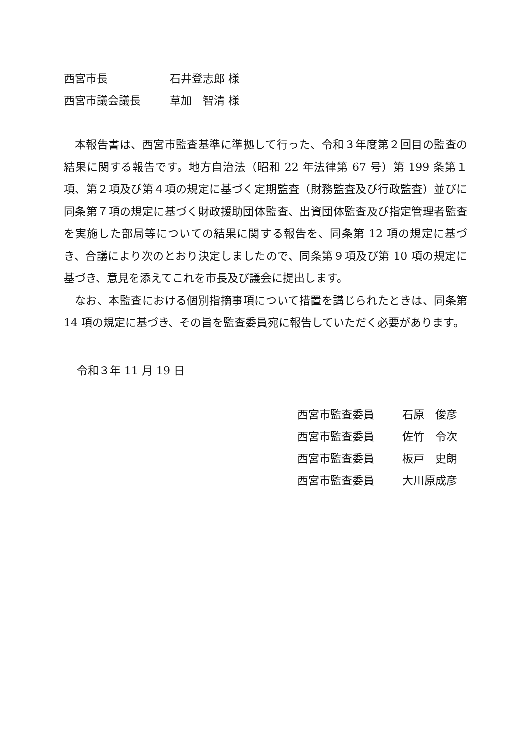西宮市長 石井登志郎 様
西宮市議会議長 草加　智清 様
本報告書は、西宮市監査基準に準拠して行った、令和３年度第２回目の監査の結果に関する報告です。地方自治法（昭和 22 年法律第 67 号）第 199 条第１項、第２項及び第４項の規定に基づく定期監査（財務監査及び行政監査）並びに同条第７項の規定に基づく財政援助団体監査、出資団体監査及び指定管理者監査を実施した部局等についての結果に関する報告を、同条第 12 項の規定に基づき、合議により次のとおり決定しましたので、同条第９項及び第 10 項の規定に基づき、意見を添えてこれを市長及び議会に提出します。
なお、本監査における個別指摘事項について措置を講じられたときは、同条第 14 項の規定に基づき、その旨を監査委員宛に報告していただく必要があります。
令和３年 11 月 19 日
西宮市監査委員 石原　俊彦
西宮市監査委員 佐竹　令次
西宮市監査委員 板戸　史朗
西宮市監査委員 大川原成彦